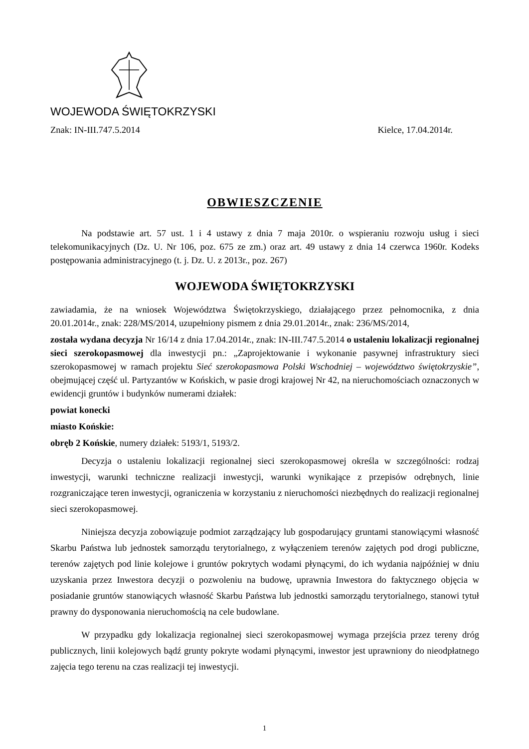WOJEWODA ŚWIĘTOKRZYSKI
Znak: IN-III.747.5.2014 Kielce, 17.04.2014r.
OBWIESZCZENIE
Na podstawie art. 57 ust. 1 i 4 ustawy z dnia 7 maja 2010r. o wspieraniu rozwoju usług i sieci telekomunikacyjnych (Dz. U. Nr 106, poz. 675 ze zm.) oraz art. 49 ustawy z dnia 14 czerwca 1960r. Kodeks postępowania administracyjnego (t. j. Dz. U. z 2013r., poz. 267)
WOJEWODA ŚWIĘTOKRZYSKI
zawiadamia, że na wniosek Województwa Świętokrzyskiego, działającego przez pełnomocnika, z dnia 20.01.2014r., znak: 228/MS/2014, uzupełniony pismem z dnia 29.01.2014r., znak: 236/MS/2014,
została wydana decyzja Nr 16/14 z dnia 17.04.2014r., znak: IN-III.747.5.2014 o ustaleniu lokalizacji regionalnej sieci szerokopasmowej dla inwestycji pn.: „Zaprojektowanie i wykonanie pasywnej infrastruktury sieci szerokopasmowej w ramach projektu Sieć szerokopasmowa Polski Wschodniej – województwo świętokrzyskie”, obejmującej część ul. Partyzantów w Końskich, w pasie drogi krajowej Nr 42, na nieruchomościach oznaczonych w ewidencji gruntów i budynków numerami działek:
powiat konecki
miasto Końskie:
obręb 2 Końskie, numery działek: 5193/1, 5193/2.
Decyzja o ustaleniu lokalizacji regionalnej sieci szerokopasmowej określa w szczególności: rodzaj inwestycji, warunki techniczne realizacji inwestycji, warunki wynikające z przepisów odrębnych, linie rozgraniczające teren inwestycji, ograniczenia w korzystaniu z nieruchomości niezbędnych do realizacji regionalnej sieci szerokopasmowej.
Niniejsza decyzja zobowiązuje podmiot zarządzający lub gospodarujący gruntami stanowiącymi własność Skarbu Państwa lub jednostek samorządu terytorialnego, z wyłączeniem terenów zajętych pod drogi publiczne, terenów zajętych pod linie kolejowe i gruntów pokrytych wodami płynącymi, do ich wydania najpóźniej w dniu uzyskania przez Inwestora decyzji o pozwoleniu na budowę, uprawnia Inwestora do faktycznego objęcia w posiadanie gruntów stanowiących własność Skarbu Państwa lub jednostki samorządu terytorialnego, stanowi tytuł prawny do dysponowania nieruchomością na cele budowlane.
W przypadku gdy lokalizacja regionalnej sieci szerokopasmowej wymaga przejścia przez tereny dróg publicznych, linii kolejowych bądź grunty pokryte wodami płynącymi, inwestor jest uprawniony do nieodpłatnego zajęcia tego terenu na czas realizacji tej inwestycji.
1